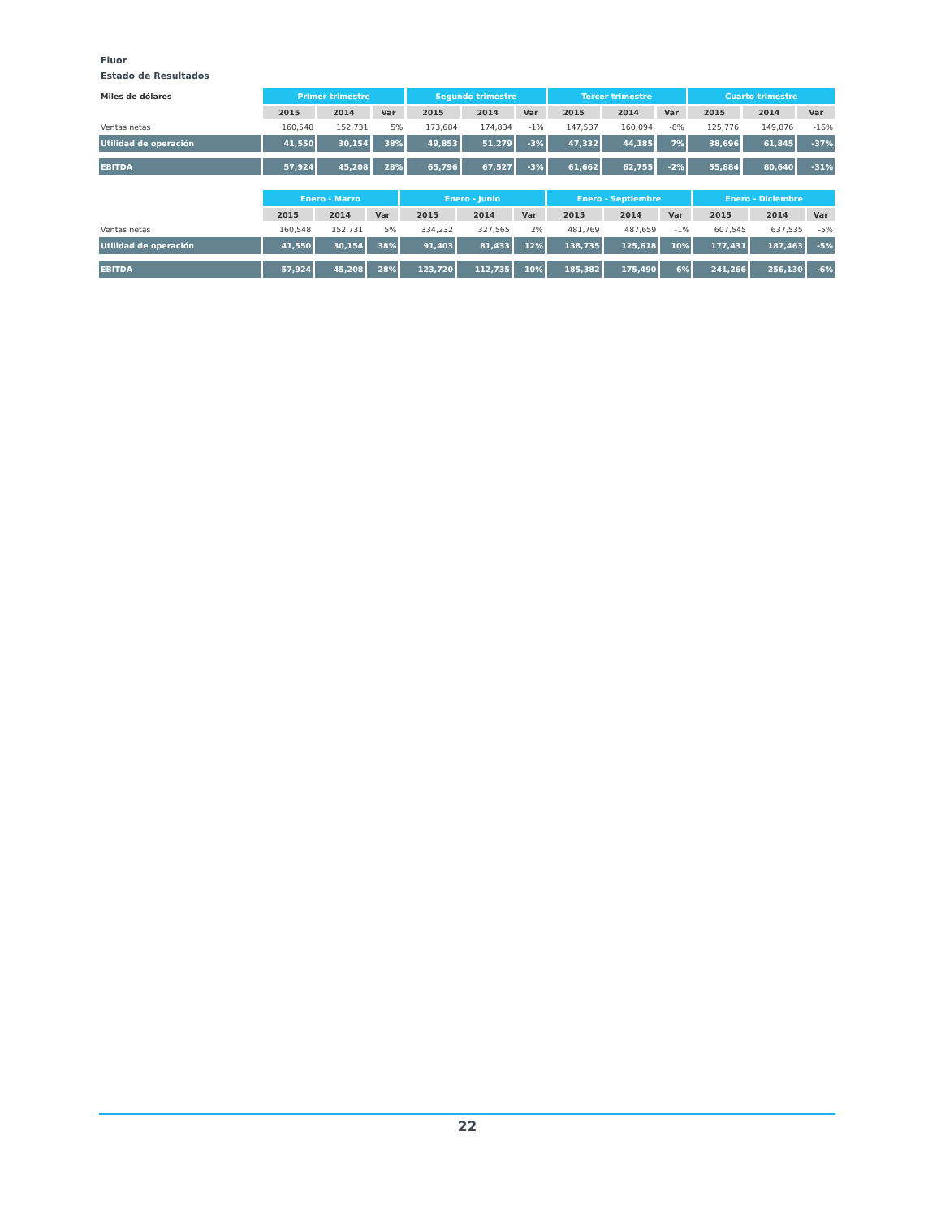Fluor
Estado de Resultados
| Miles de dólares | Primer trimestre | | | Segundo trimestre | | | Tercer trimestre | | | Cuarto trimestre | | |
| --- | --- | --- | --- | --- | --- | --- | --- | --- | --- | --- | --- | --- |
| | 2015 | 2014 | Var | 2015 | 2014 | Var | 2015 | 2014 | Var | 2015 | 2014 | Var |
| Ventas netas | 160,548 | 152,731 | 5% | 173,684 | 174,834 | -1% | 147,537 | 160,094 | -8% | 125,776 | 149,876 | -16% |
| Utilidad de operación | 41,550 | 30,154 | 38% | 49,853 | 51,279 | -3% | 47,332 | 44,185 | 7% | 38,696 | 61,845 | -37% |
| EBITDA | 57,924 | 45,208 | 28% | 65,796 | 67,527 | -3% | 61,662 | 62,755 | -2% | 55,884 | 80,640 | -31% |
| | Enero - Marzo | | | Enero - Junio | | | Enero - Septiembre | | | Enero - Diciembre | | |
| --- | --- | --- | --- | --- | --- | --- | --- | --- | --- | --- | --- | --- |
| | 2015 | 2014 | Var | 2015 | 2014 | Var | 2015 | 2014 | Var | 2015 | 2014 | Var |
| Ventas netas | 160,548 | 152,731 | 5% | 334,232 | 327,565 | 2% | 481,769 | 487,659 | -1% | 607,545 | 637,535 | -5% |
| Utilidad de operación | 41,550 | 30,154 | 38% | 91,403 | 81,433 | 12% | 138,735 | 125,618 | 10% | 177,431 | 187,463 | -5% |
| EBITDA | 57,924 | 45,208 | 28% | 123,720 | 112,735 | 10% | 185,382 | 175,490 | 6% | 241,266 | 256,130 | -6% |
22